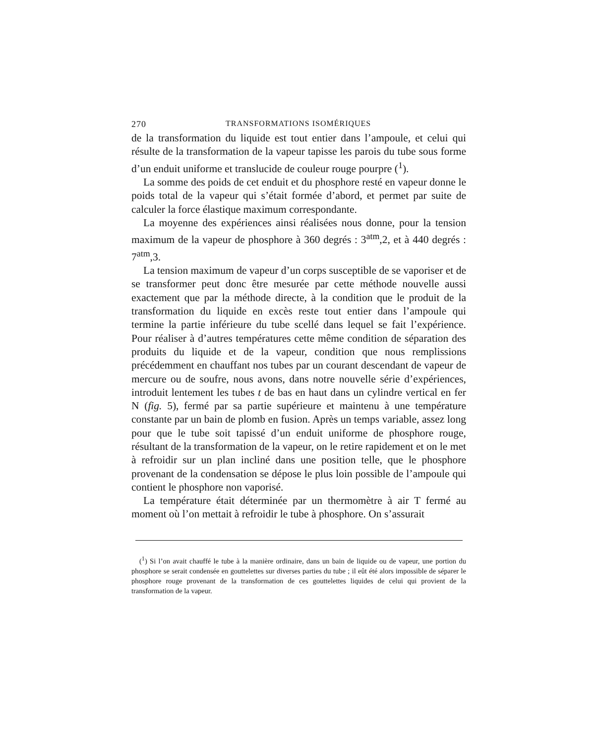270 TRANSFORMATIONS ISOMÉRIQUES
de la transformation du liquide est tout entier dans l’ampoule, et celui qui résulte de la transformation de la vapeur tapisse les parois du tube sous forme d’un enduit uniforme et translucide de couleur rouge pourpre (<sup>1</sup>).
La somme des poids de cet enduit et du phosphore resté en vapeur donne le poids total de la vapeur qui s’était formée d’abord, et permet par suite de calculer la force élastique maximum correspondante.
La moyenne des expériences ainsi réalisées nous donne, pour la tension maximum de la vapeur de phosphore à 360 degrés : 3<sup>atm</sup>,2, et à 440 degrés : 7<sup>atm</sup>,3.
La tension maximum de vapeur d’un corps susceptible de se vaporiser et de se transformer peut donc être mesurée par cette méthode nouvelle aussi exactement que par la méthode directe, à la condition que le produit de la transformation du liquide en excès reste tout entier dans l’ampoule qui termine la partie inférieure du tube scellé dans lequel se fait l’expérience. Pour réaliser à d’autres températures cette même condition de séparation des produits du liquide et de la vapeur, condition que nous remplissions précédemment en chauffant nos tubes par un courant descendant de vapeur de mercure ou de soufre, nous avons, dans notre nouvelle série d’expériences, introduit lentement les tubes t de bas en haut dans un cylindre vertical en fer N (fig. 5), fermé par sa partie supérieure et maintenu à une température constante par un bain de plomb en fusion. Après un temps variable, assez long pour que le tube soit tapissé d’un enduit uniforme de phosphore rouge, résultant de la transformation de la vapeur, on le retire rapidement et on le met à refroidir sur un plan incliné dans une position telle, que le phosphore provenant de la condensation se dépose le plus loin possible de l’ampoule qui contient le phosphore non vaporisé.
La température était déterminée par un thermomètre à air T fermé au moment où l’on mettait à refroidir le tube à phosphore. On s’assurait
(<sup>1</sup>) Si l’on avait chauffé le tube à la manière ordinaire, dans un bain de liquide ou de vapeur, une portion du phosphore se serait condensée en gouttelettes sur diverses parties du tube ; il eût été alors impossible de séparer le phosphore rouge provenant de la transformation de ces gouttelettes liquides de celui qui provient de la transformation de la vapeur.